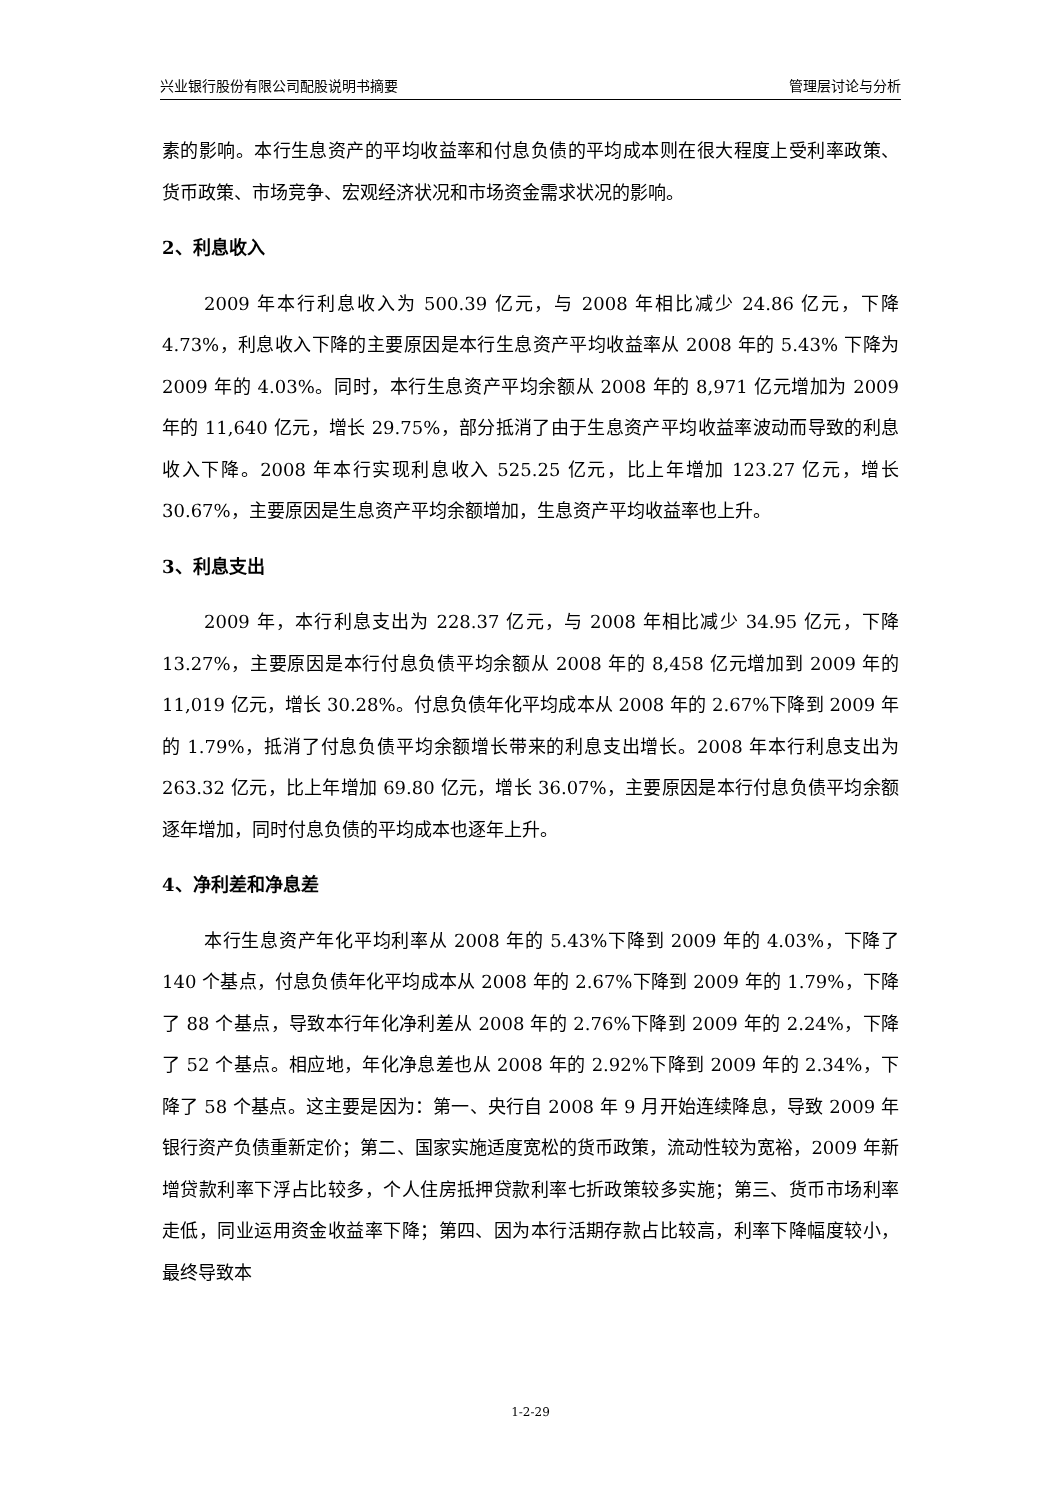兴业银行股份有限公司配股说明书摘要 管理层讨论与分析
素的影响。本行生息资产的平均收益率和付息负债的平均成本则在很大程度上受利率政策、货币政策、市场竞争、宏观经济状况和市场资金需求状况的影响。
2、利息收入
2009 年本行利息收入为 500.39 亿元，与 2008 年相比减少 24.86 亿元，下降 4.73%，利息收入下降的主要原因是本行生息资产平均收益率从 2008 年的 5.43% 下降为 2009 年的 4.03%。同时，本行生息资产平均余额从 2008 年的 8,971 亿元增加为 2009 年的 11,640 亿元，增长 29.75%，部分抵消了由于生息资产平均收益率波动而导致的利息收入下降。2008 年本行实现利息收入 525.25 亿元，比上年增加 123.27 亿元，增长 30.67%，主要原因是生息资产平均余额增加，生息资产平均收益率也上升。
3、利息支出
2009 年，本行利息支出为 228.37 亿元，与 2008 年相比减少 34.95 亿元，下降 13.27%，主要原因是本行付息负债平均余额从 2008 年的 8,458 亿元增加到 2009 年的 11,019 亿元，增长 30.28%。付息负债年化平均成本从 2008 年的 2.67%下降到 2009 年的 1.79%，抵消了付息负债平均余额增长带来的利息支出增长。2008 年本行利息支出为 263.32 亿元，比上年增加 69.80 亿元，增长 36.07%，主要原因是本行付息负债平均余额逐年增加，同时付息负债的平均成本也逐年上升。
4、净利差和净息差
本行生息资产年化平均利率从 2008 年的 5.43%下降到 2009 年的 4.03%，下降了 140 个基点，付息负债年化平均成本从 2008 年的 2.67%下降到 2009 年的 1.79%，下降了 88 个基点，导致本行年化净利差从 2008 年的 2.76%下降到 2009 年的 2.24%，下降了 52 个基点。相应地，年化净息差也从 2008 年的 2.92%下降到 2009 年的 2.34%，下降了 58 个基点。这主要是因为：第一、央行自 2008 年 9 月开始连续降息，导致 2009 年银行资产负债重新定价；第二、国家实施适度宽松的货币政策，流动性较为宽裕，2009 年新增贷款利率下浮占比较多，个人住房抵押贷款利率七折政策较多实施；第三、货币市场利率走低，同业运用资金收益率下降；第四、因为本行活期存款占比较高，利率下降幅度较小，最终导致本
1-2-29